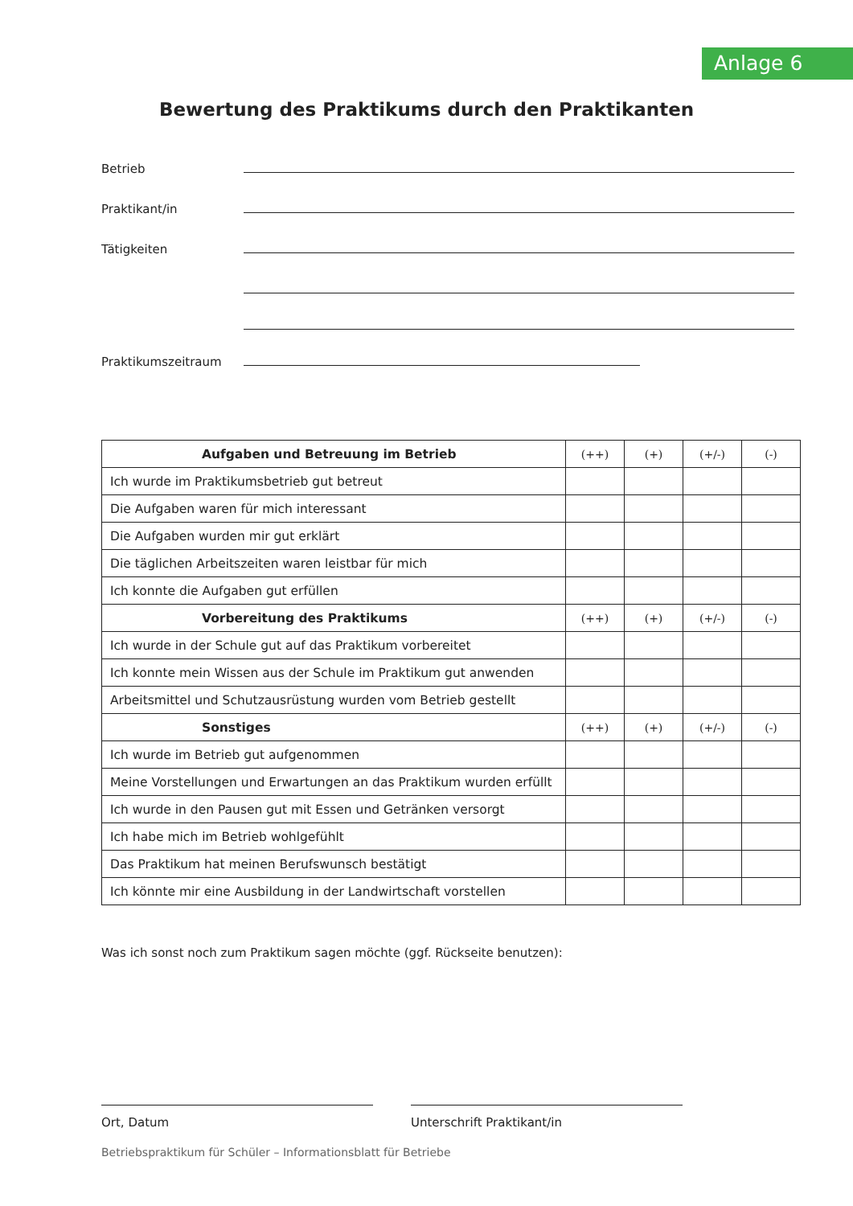Anlage 6
Bewertung des Praktikums durch den Praktikanten
Betrieb
Praktikant/in
Tätigkeiten
Praktikumszeitraum
| Aufgaben und Betreuung im Betrieb | (++) | (+) | (+/-) | (-) |
| Ich wurde im Praktikumsbetrieb gut betreut | | | | |
| Die Aufgaben waren für mich interessant | | | | |
| Die Aufgaben wurden mir gut erklärt | | | | |
| Die täglichen Arbeitszeiten waren leistbar für mich | | | | |
| Ich konnte die Aufgaben gut erfüllen | | | | |
| Vorbereitung des Praktikums | (++) | (+) | (+/-) | (-) |
| Ich wurde in der Schule gut auf das Praktikum vorbereitet | | | | |
| Ich konnte mein Wissen aus der Schule im Praktikum gut anwenden | | | | |
| Arbeitsmittel und Schutzausrüstung wurden vom Betrieb gestellt | | | | |
| Sonstiges | (++) | (+) | (+/-) | (-) |
| Ich wurde im Betrieb gut aufgenommen | | | | |
| Meine Vorstellungen und Erwartungen an das Praktikum wurden erfüllt | | | | |
| Ich wurde in den Pausen gut mit Essen und Getränken versorgt | | | | |
| Ich habe mich im Betrieb wohlgefühlt | | | | |
| Das Praktikum hat meinen Berufswunsch bestätigt | | | | |
| Ich könnte mir eine Ausbildung in der Landwirtschaft vorstellen | | | | |
Was ich sonst noch zum Praktikum sagen möchte (ggf. Rückseite benutzen):
Ort, Datum Unterschrift Praktikant/in
Betriebspraktikum für Schüler – Informationsblatt für Betriebe